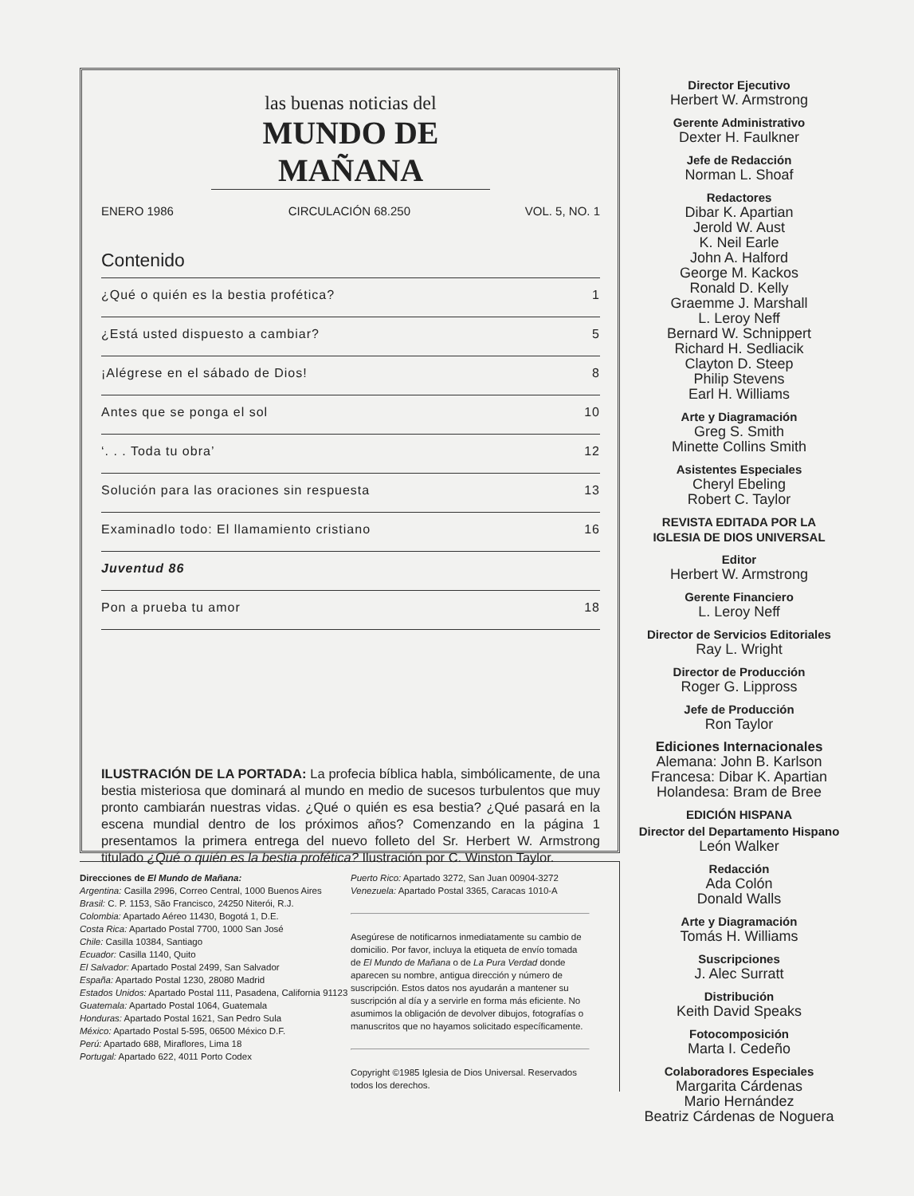las buenas noticias del
MUNDO DE MAÑANA
ENERO 1986 CIRCULACIÓN 68.250 VOL. 5, NO. 1
Contenido
¿Qué o quién es la bestia profética? 1
¿Está usted dispuesto a cambiar? 5
¡Alégrese en el sábado de Dios! 8
Antes que se ponga el sol 10
‘. . . Toda tu obra’ 12
Solución para las oraciones sin respuesta 13
Examinadlo todo: El llamamiento cristiano 16
Juventud 86
Pon a prueba tu amor 18
ILUSTRACIÓN DE LA PORTADA: La profecia bíblica habla, simbólicamente, de una bestia misteriosa que dominará al mundo en medio de sucesos turbulentos que muy pronto cambiarán nuestras vidas. ¿Qué o quién es esa bestia? ¿Qué pasará en la escena mundial dentro de los próximos años? Comenzando en la página 1 presentamos la primera entrega del nuevo folleto del Sr. Herbert W. Armstrong titulado ¿Qué o quién es la bestia profética? Ilustración por C. Winston Taylor.
Direcciones de El Mundo de Mañana:
Argentina: Casilla 2996, Correo Central, 1000 Buenos Aires
Brasil: C. P. 1153, São Francisco, 24250 Niterói, R.J.
Colombia: Apartado Aéreo 11430, Bogotá 1, D.E.
Costa Rica: Apartado Postal 7700, 1000 San José
Chile: Casilla 10384, Santiago
Ecuador: Casilla 1140, Quito
El Salvador: Apartado Postal 2499, San Salvador
España: Apartado Postal 1230, 28080 Madrid
Estados Unidos: Apartado Postal 111, Pasadena, California 91123
Guatemala: Apartado Postal 1064, Guatemala
Honduras: Apartado Postal 1621, San Pedro Sula
México: Apartado Postal 5-595, 06500 México D.F.
Perú: Apartado 688, Miraflores, Lima 18
Portugal: Apartado 622, 4011 Porto Codex
Puerto Rico: Apartado 3272, San Juan 00904-3272
Venezuela: Apartado Postal 3365, Caracas 1010-A
Asegúrese de notificarnos inmediatamente su cambio de domicilio. Por favor, incluya la etiqueta de envío tomada de El Mundo de Mañana o de La Pura Verdad donde aparecen su nombre, antigua dirección y número de suscripción. Estos datos nos ayudarán a mantener su suscripción al día y a servirle en forma más eficiente. No asumimos la obligación de devolver dibujos, fotografías o manuscritos que no hayamos solicitado específicamente.
Copyright ©1985 Iglesia de Dios Universal. Reservados todos los derechos.
Director Ejecutivo
Herbert W. Armstrong
Gerente Administrativo
Dexter H. Faulkner
Jefe de Redacción
Norman L. Shoaf
Redactores
Dibar K. Apartian
Jerold W. Aust
K. Neil Earle
John A. Halford
George M. Kackos
Ronald D. Kelly
Graemme J. Marshall
L. Leroy Neff
Bernard W. Schnippert
Richard H. Sedliacik
Clayton D. Steep
Philip Stevens
Earl H. Williams
Arte y Diagramación
Greg S. Smith
Minette Collins Smith
Asistentes Especiales
Cheryl Ebeling
Robert C. Taylor
REVISTA EDITADA POR LA
IGLESIA DE DIOS UNIVERSAL
Editor
Herbert W. Armstrong
Gerente Financiero
L. Leroy Neff
Director de Servicios Editoriales
Ray L. Wright
Director de Producción
Roger G. Lippross
Jefe de Producción
Ron Taylor
Ediciones Internacionales
Alemana: John B. Karlson
Francesa: Dibar K. Apartian
Holandesa: Bram de Bree
EDICIÓN HISPANA
Director del Departamento Hispano
León Walker
Redacción
Ada Colón
Donald Walls
Arte y Diagramación
Tomás H. Williams
Suscripciones
J. Alec Surratt
Distribución
Keith David Speaks
Fotocomposición
Marta I. Cedeño
Colaboradores Especiales
Margarita Cárdenas
Mario Hernández
Beatriz Cárdenas de Noguera